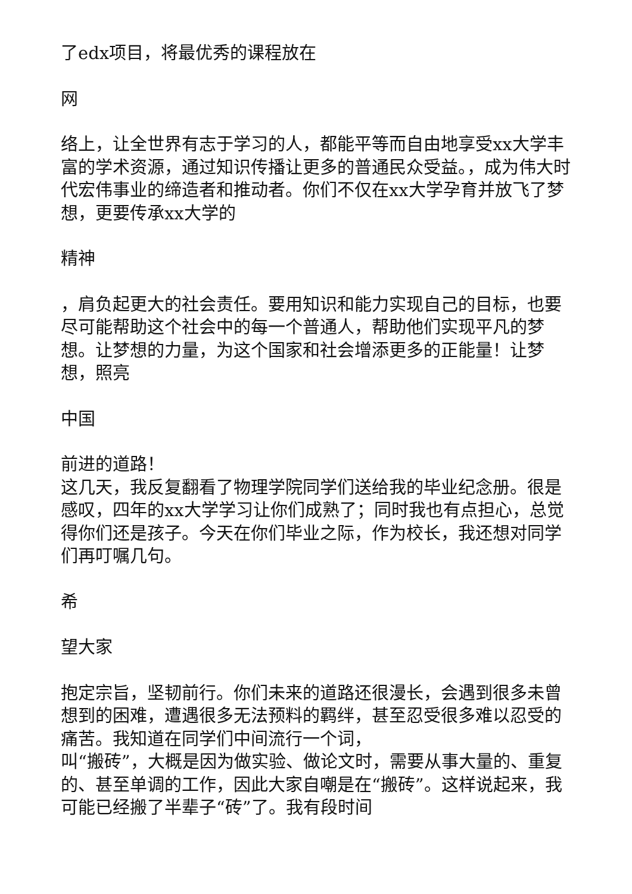了edx项目，将最优秀的课程放在
网
络上，让全世界有志于学习的人，都能平等而自由地享受xx大学丰富的学术资源，通过知识传播让更多的普通民众受益。，成为伟大时代宏伟事业的缔造者和推动者。你们不仅在xx大学孕育并放飞了梦想，更要传承xx大学的
精神
，肩负起更大的社会责任。要用知识和能力实现自己的目标，也要尽可能帮助这个社会中的每一个普通人，帮助他们实现平凡的梦想。让梦想的力量，为这个国家和社会增添更多的正能量！让梦想，照亮
中国
前进的道路！
这几天，我反复翻看了物理学院同学们送给我的毕业纪念册。很是感叹，四年的xx大学学习让你们成熟了；同时我也有点担心，总觉得你们还是孩子。今天在你们毕业之际，作为校长，我还想对同学们再叮嘱几句。
希
望大家
抱定宗旨，坚韧前行。你们未来的道路还很漫长，会遇到很多未曾想到的困难，遭遇很多无法预料的羁绊，甚至忍受很多难以忍受的痛苦。我知道在同学们中间流行一个词，
叫“搬砖”，大概是因为做实验、做论文时，需要从事大量的、重复的、甚至单调的工作，因此大家自嘲是在“搬砖”。这样说起来，我可能已经搬了半辈子“砖”了。我有段时间